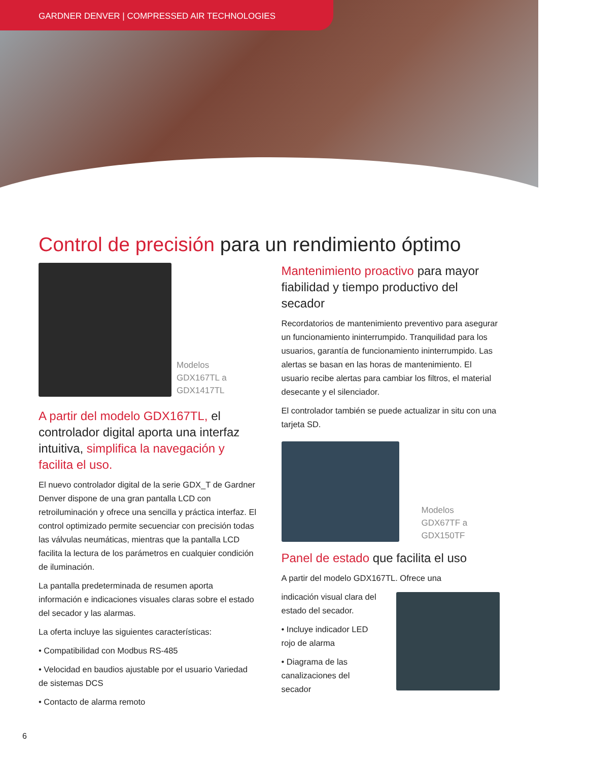GARDNER DENVER | COMPRESSED AIR TECHNOLOGIES
Control de precisión para un rendimiento óptimo
Modelos
GDX167TL a
GDX1417TL
A partir del modelo GDX167TL, el controlador digital aporta una interfaz intuitiva, simplifica la navegación y facilita el uso.
El nuevo controlador digital de la serie GDX_T de Gardner Denver dispone de una gran pantalla LCD con retroiluminación y ofrece una sencilla y práctica interfaz. El control optimizado permite secuenciar con precisión todas las válvulas neumáticas, mientras que la pantalla LCD facilita la lectura de los parámetros en cualquier condición de iluminación.
La pantalla predeterminada de resumen aporta información e indicaciones visuales claras sobre el estado del secador y las alarmas.
La oferta incluye las siguientes características:
• Compatibilidad con Modbus RS-485
• Velocidad en baudios ajustable por el usuario Variedad de sistemas DCS
• Contacto de alarma remoto
Mantenimiento proactivo para mayor fiabilidad y tiempo productivo del secador
Recordatorios de mantenimiento preventivo para asegurar un funcionamiento ininterrumpido. Tranquilidad para los usuarios, garantía de funcionamiento ininterrumpido. Las alertas se basan en las horas de mantenimiento. El usuario recibe alertas para cambiar los filtros, el material desecante y el silenciador.
El controlador también se puede actualizar in situ con una tarjeta SD.
Modelos
GDX67TF a
GDX150TF
Panel de estado que facilita el uso
A partir del modelo GDX167TL. Ofrece una
indicación visual clara del estado del secador.
• Incluye indicador LED rojo de alarma
• Diagrama de las canalizaciones del secador
6